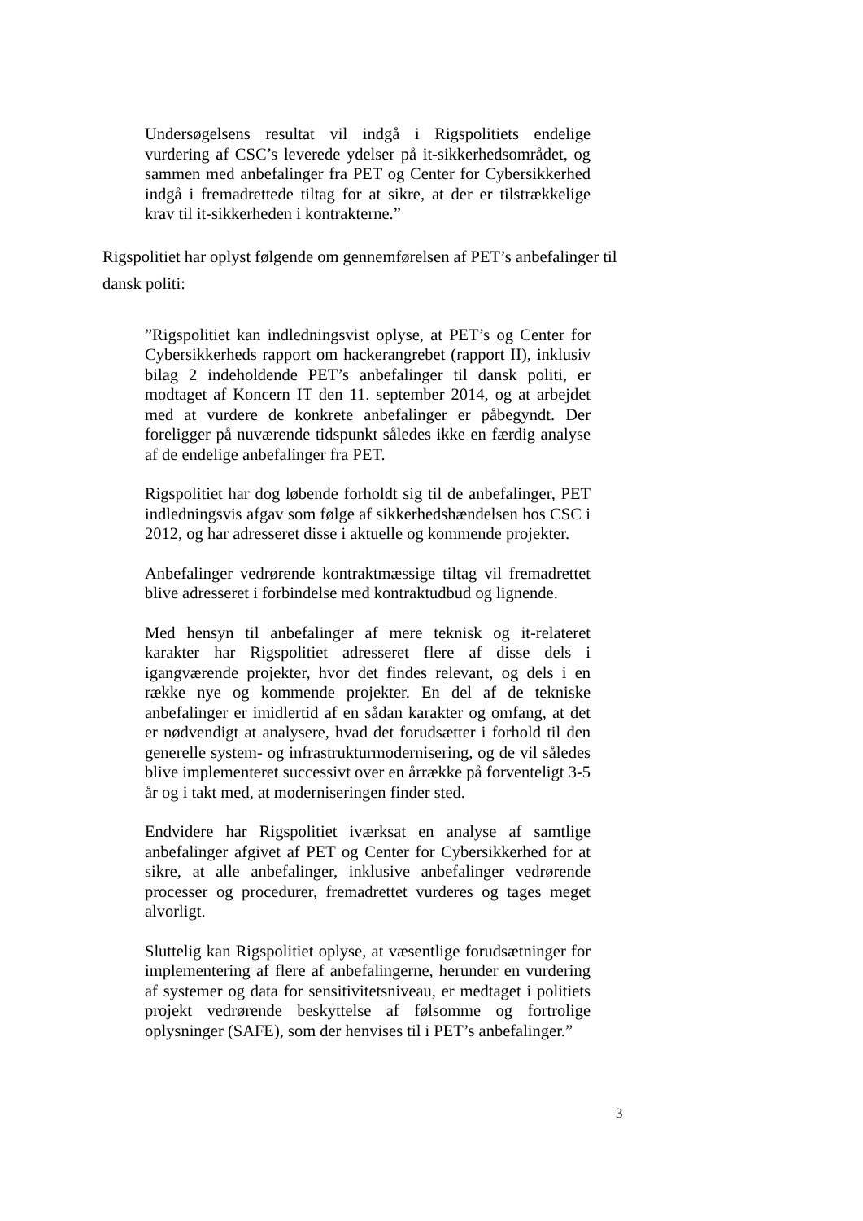Undersøgelsens resultat vil indgå i Rigspolitiets endelige vurdering af CSC’s leverede ydelser på it-sikkerhedsområdet, og sammen med anbefalinger fra PET og Center for Cybersikkerhed indgå i fremadrettede tiltag for at sikre, at der er tilstrækkelige krav til it-sikkerheden i kontrakterne.”
Rigspolitiet har oplyst følgende om gennemførelsen af PET’s anbefalinger til dansk politi:
”Rigspolitiet kan indledningsvist oplyse, at PET’s og Center for Cybersikkerheds rapport om hackerangrebet (rapport II), inklusiv bilag 2 indeholdende PET’s anbefalinger til dansk politi, er modtaget af Koncern IT den 11. september 2014, og at arbejdet med at vurdere de konkrete anbefalinger er påbegyndt. Der foreligger på nuværende tidspunkt således ikke en færdig analyse af de endelige anbefalinger fra PET.
Rigspolitiet har dog løbende forholdt sig til de anbefalinger, PET indledningsvis afgav som følge af sikkerhedshændelsen hos CSC i 2012, og har adresseret disse i aktuelle og kommende projekter.
Anbefalinger vedrørende kontraktmæssige tiltag vil fremadrettet blive adresseret i forbindelse med kontraktudbud og lignende.
Med hensyn til anbefalinger af mere teknisk og it-relateret karakter har Rigspolitiet adresseret flere af disse dels i igangværende projekter, hvor det findes relevant, og dels i en række nye og kommende projekter. En del af de tekniske anbefalinger er imidlertid af en sådan karakter og omfang, at det er nødvendigt at analysere, hvad det forudsætter i forhold til den generelle system- og infrastrukturmodernisering, og de vil således blive implementeret successivt over en årrække på forventeligt 3-5 år og i takt med, at moderniseringen finder sted.
Endvidere har Rigspolitiet iværksat en analyse af samtlige anbefalinger afgivet af PET og Center for Cybersikkerhed for at sikre, at alle anbefalinger, inklusive anbefalinger vedrørende processer og procedurer, fremadrettet vurderes og tages meget alvorligt.
Sluttelig kan Rigspolitiet oplyse, at væsentlige forudsætninger for implementering af flere af anbefalingerne, herunder en vurdering af systemer og data for sensitivitetsniveau, er medtaget i politiets projekt vedrørende beskyttelse af følsomme og fortrolige oplysninger (SAFE), som der henvises til i PET’s anbefalinger.”
3